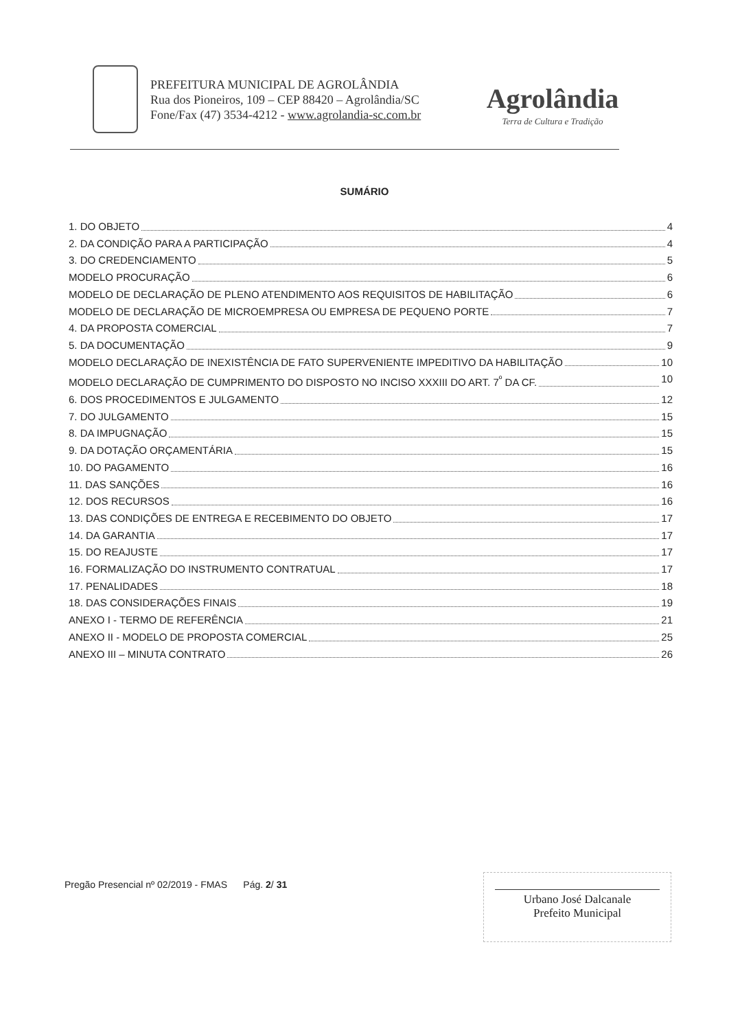PREFEITURA MUNICIPAL DE AGROLÂNDIA
Rua dos Pioneiros, 109 – CEP 88420 – Agrolândia/SC
Fone/Fax (47) 3534-4212 - www.agrolandia-sc.com.br
Agrolândia
Terra de Cultura e Tradição
SUMÁRIO
1. DO OBJETO 4
2. DA CONDIÇÃO PARA A PARTICIPAÇÃO 4
3. DO CREDENCIAMENTO 5
MODELO PROCURAÇÃO 6
MODELO DE DECLARAÇÃO DE PLENO ATENDIMENTO AOS REQUISITOS DE HABILITAÇÃO 6
MODELO DE DECLARAÇÃO DE MICROEMPRESA OU EMPRESA DE PEQUENO PORTE 7
4. DA PROPOSTA COMERCIAL 7
5. DA DOCUMENTAÇÃO 9
MODELO DECLARAÇÃO DE INEXISTÊNCIA DE FATO SUPERVENIENTE IMPEDITIVO DA HABILITAÇÃO 10
MODELO DECLARAÇÃO DE CUMPRIMENTO DO DISPOSTO NO INCISO XXXIII DO ART. 7<sup>º</sup> DA CF. 10
6. DOS PROCEDIMENTOS E JULGAMENTO 12
7. DO JULGAMENTO 15
8. DA IMPUGNAÇÃO 15
9. DA DOTAÇÃO ORÇAMENTÁRIA 15
10. DO PAGAMENTO 16
11. DAS SANÇÕES 16
12. DOS RECURSOS 16
13. DAS CONDIÇÕES DE ENTREGA E RECEBIMENTO DO OBJETO 17
14. DA GARANTIA 17
15. DO REAJUSTE 17
16. FORMALIZAÇÃO DO INSTRUMENTO CONTRATUAL 17
17. PENALIDADES 18
18. DAS CONSIDERAÇÕES FINAIS 19
ANEXO I - TERMO DE REFERÊNCIA 21
ANEXO II - MODELO DE PROPOSTA COMERCIAL 25
ANEXO III – MINUTA CONTRATO 26
Pregão Presencial nº 02/2019 - FMAS Pág. 2/ 31
Urbano José Dalcanale
Prefeito Municipal